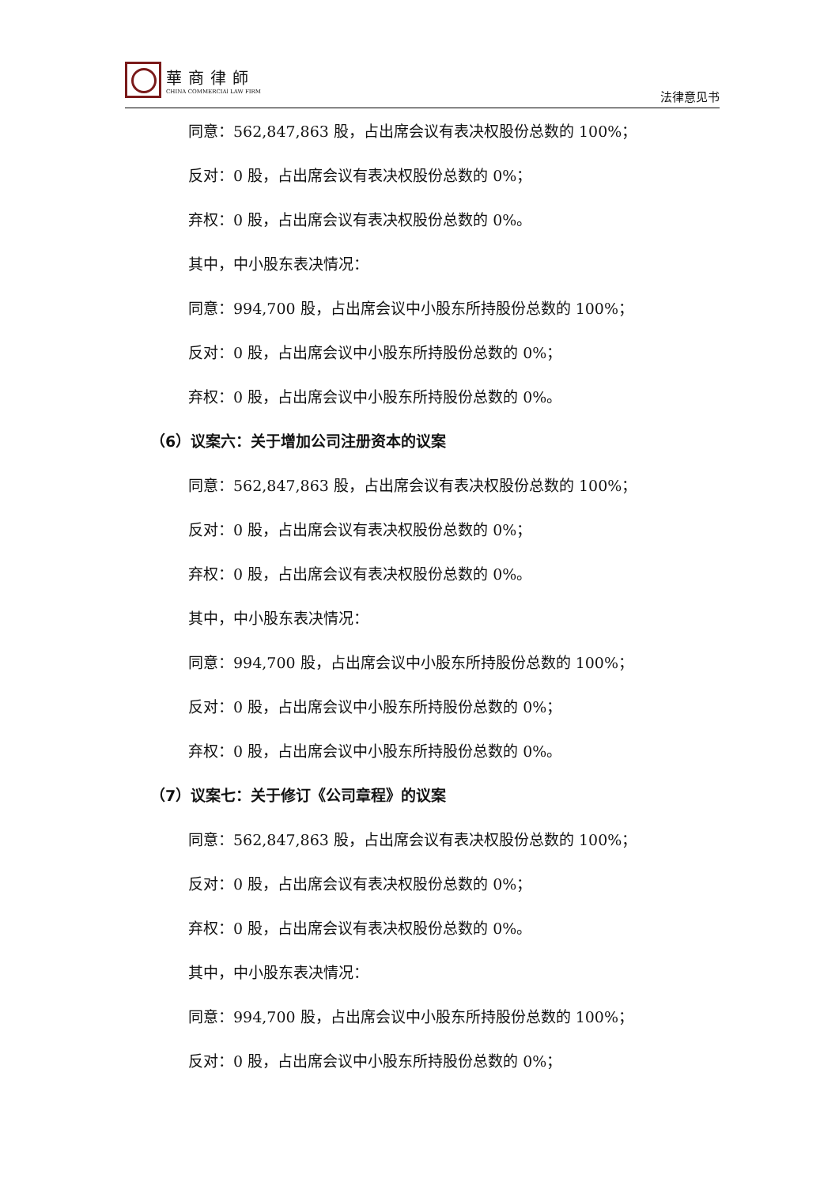華商律師
CHINA COMMERCIAl LAW FIRM
法律意见书
同意：562,847,863 股，占出席会议有表决权股份总数的 100%；
反对：0 股，占出席会议有表决权股份总数的 0%；
弃权：0 股，占出席会议有表决权股份总数的 0%。
其中，中小股东表决情况：
同意：994,700 股，占出席会议中小股东所持股份总数的 100%；
反对：0 股，占出席会议中小股东所持股份总数的 0%；
弃权：0 股，占出席会议中小股东所持股份总数的 0%。
（6）议案六：关于增加公司注册资本的议案
同意：562,847,863 股，占出席会议有表决权股份总数的 100%；
反对：0 股，占出席会议有表决权股份总数的 0%；
弃权：0 股，占出席会议有表决权股份总数的 0%。
其中，中小股东表决情况：
同意：994,700 股，占出席会议中小股东所持股份总数的 100%；
反对：0 股，占出席会议中小股东所持股份总数的 0%；
弃权：0 股，占出席会议中小股东所持股份总数的 0%。
（7）议案七：关于修订《公司章程》的议案
同意：562,847,863 股，占出席会议有表决权股份总数的 100%；
反对：0 股，占出席会议有表决权股份总数的 0%；
弃权：0 股，占出席会议有表决权股份总数的 0%。
其中，中小股东表决情况：
同意：994,700 股，占出席会议中小股东所持股份总数的 100%；
反对：0 股，占出席会议中小股东所持股份总数的 0%；